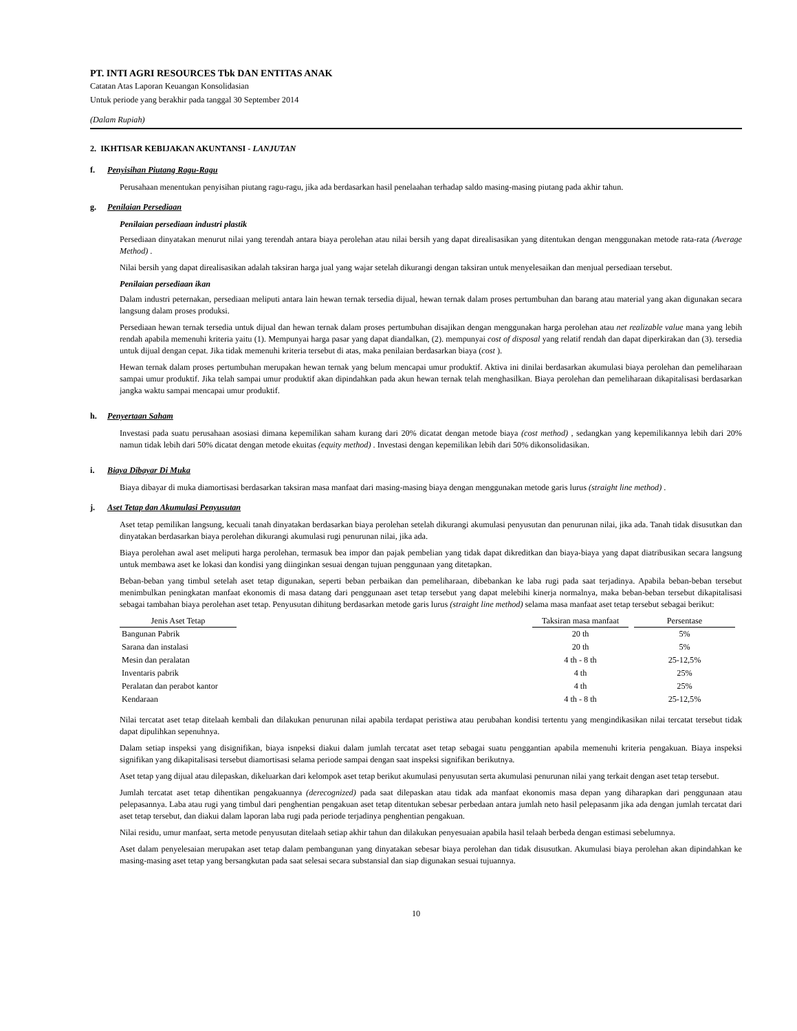PT. INTI AGRI RESOURCES Tbk DAN ENTITAS ANAK
Catatan Atas Laporan Keuangan Konsolidasian
Untuk periode yang berakhir pada tanggal 30 September 2014
(Dalam Rupiah)
2. IKHTISAR KEBIJAKAN AKUNTANSI - LANJUTAN
f. Penyisihan Piutang Ragu-Ragu
Perusahaan menentukan penyisihan piutang ragu-ragu, jika ada berdasarkan hasil penelaahan terhadap saldo masing-masing piutang pada akhir tahun.
g. Penilaian Persediaan
Penilaian persediaan industri plastik
Persediaan dinyatakan menurut nilai yang terendah antara biaya perolehan atau nilai bersih yang dapat direalisasikan yang ditentukan dengan menggunakan metode rata-rata (Average Method) .
Nilai bersih yang dapat direalisasikan adalah taksiran harga jual yang wajar setelah dikurangi dengan taksiran untuk menyelesaikan dan menjual persediaan tersebut.
Penilaian persediaan ikan
Dalam industri peternakan, persediaan meliputi antara lain hewan ternak tersedia dijual, hewan ternak dalam proses pertumbuhan dan barang atau material yang akan digunakan secara langsung dalam proses produksi.
Persediaan hewan ternak tersedia untuk dijual dan hewan ternak dalam proses pertumbuhan disajikan dengan menggunakan harga perolehan atau net realizable value mana yang lebih rendah apabila memenuhi kriteria yaitu (1). Mempunyai harga pasar yang dapat diandalkan, (2). mempunyai cost of disposal yang relatif rendah dan dapat diperkirakan dan (3). tersedia untuk dijual dengan cepat. Jika tidak memenuhi kriteria tersebut di atas, maka penilaian berdasarkan biaya (cost ).
Hewan ternak dalam proses pertumbuhan merupakan hewan ternak yang belum mencapai umur produktif. Aktiva ini dinilai berdasarkan akumulasi biaya perolehan dan pemeliharaan sampai umur produktif. Jika telah sampai umur produktif akan dipindahkan pada akun hewan ternak telah menghasilkan. Biaya perolehan dan pemeliharaan dikapitalisasi berdasarkan jangka waktu sampai mencapai umur produktif.
h. Penyertaan Saham
Investasi pada suatu perusahaan asosiasi dimana kepemilikan saham kurang dari 20% dicatat dengan metode biaya (cost method) , sedangkan yang kepemilikannya lebih dari 20% namun tidak lebih dari 50% dicatat dengan metode ekuitas (equity method) . Investasi dengan kepemilikan lebih dari 50% dikonsolidasikan.
i. Biaya Dibayar Di Muka
Biaya dibayar di muka diamortisasi berdasarkan taksiran masa manfaat dari masing-masing biaya dengan menggunakan metode garis lurus (straight line method) .
j. Aset Tetap dan Akumulasi Penyusutan
Aset tetap pemilikan langsung, kecuali tanah dinyatakan berdasarkan biaya perolehan setelah dikurangi akumulasi penyusutan dan penurunan nilai, jika ada. Tanah tidak disusutkan dan dinyatakan berdasarkan biaya perolehan dikurangi akumulasi rugi penurunan nilai, jika ada.
Biaya perolehan awal aset meliputi harga perolehan, termasuk bea impor dan pajak pembelian yang tidak dapat dikreditkan dan biaya-biaya yang dapat diatribusikan secara langsung untuk membawa aset ke lokasi dan kondisi yang diinginkan sesuai dengan tujuan penggunaan yang ditetapkan.
Beban-beban yang timbul setelah aset tetap digunakan, seperti beban perbaikan dan pemeliharaan, dibebankan ke laba rugi pada saat terjadinya. Apabila beban-beban tersebut menimbulkan peningkatan manfaat ekonomis di masa datang dari penggunaan aset tetap tersebut yang dapat melebihi kinerja normalnya, maka beban-beban tersebut dikapitalisasi sebagai tambahan biaya perolehan aset tetap. Penyusutan dihitung berdasarkan metode garis lurus (straight line method) selama masa manfaat aset tetap tersebut sebagai berikut:
| Jenis Aset Tetap | | Taksiran masa manfaat | | Persentase |
| Bangunan Pabrik | | 20 th | | 5% |
| Sarana dan instalasi | | 20 th | | 5% |
| Mesin dan peralatan | | 4 th - 8 th | | 25-12,5% |
| Inventaris pabrik | | 4 th | | 25% |
| Peralatan dan perabot kantor | | 4 th | | 25% |
| Kendaraan | | 4 th - 8 th | | 25-12,5% |
Nilai tercatat aset tetap ditelaah kembali dan dilakukan penurunan nilai apabila terdapat peristiwa atau perubahan kondisi tertentu yang mengindikasikan nilai tercatat tersebut tidak dapat dipulihkan sepenuhnya.
Dalam setiap inspeksi yang disignifikan, biaya isnpeksi diakui dalam jumlah tercatat aset tetap sebagai suatu penggantian apabila memenuhi kriteria pengakuan. Biaya inspeksi signifikan yang dikapitalisasi tersebut diamortisasi selama periode sampai dengan saat inspeksi signifikan berikutnya.
Aset tetap yang dijual atau dilepaskan, dikeluarkan dari kelompok aset tetap berikut akumulasi penyusutan serta akumulasi penurunan nilai yang terkait dengan aset tetap tersebut.
Jumlah tercatat aset tetap dihentikan pengakuannya (derecognized) pada saat dilepaskan atau tidak ada manfaat ekonomis masa depan yang diharapkan dari penggunaan atau pelepasannya. Laba atau rugi yang timbul dari penghentian pengakuan aset tetap ditentukan sebesar perbedaan antara jumlah neto hasil pelepasanm jika ada dengan jumlah tercatat dari aset tetap tersebut, dan diakui dalam laporan laba rugi pada periode terjadinya penghentian pengakuan.
Nilai residu, umur manfaat, serta metode penyusutan ditelaah setiap akhir tahun dan dilakukan penyesuaian apabila hasil telaah berbeda dengan estimasi sebelumnya.
Aset dalam penyelesaian merupakan aset tetap dalam pembangunan yang dinyatakan sebesar biaya perolehan dan tidak disusutkan. Akumulasi biaya perolehan akan dipindahkan ke masing-masing aset tetap yang bersangkutan pada saat selesai secara substansial dan siap digunakan sesuai tujuannya.
10